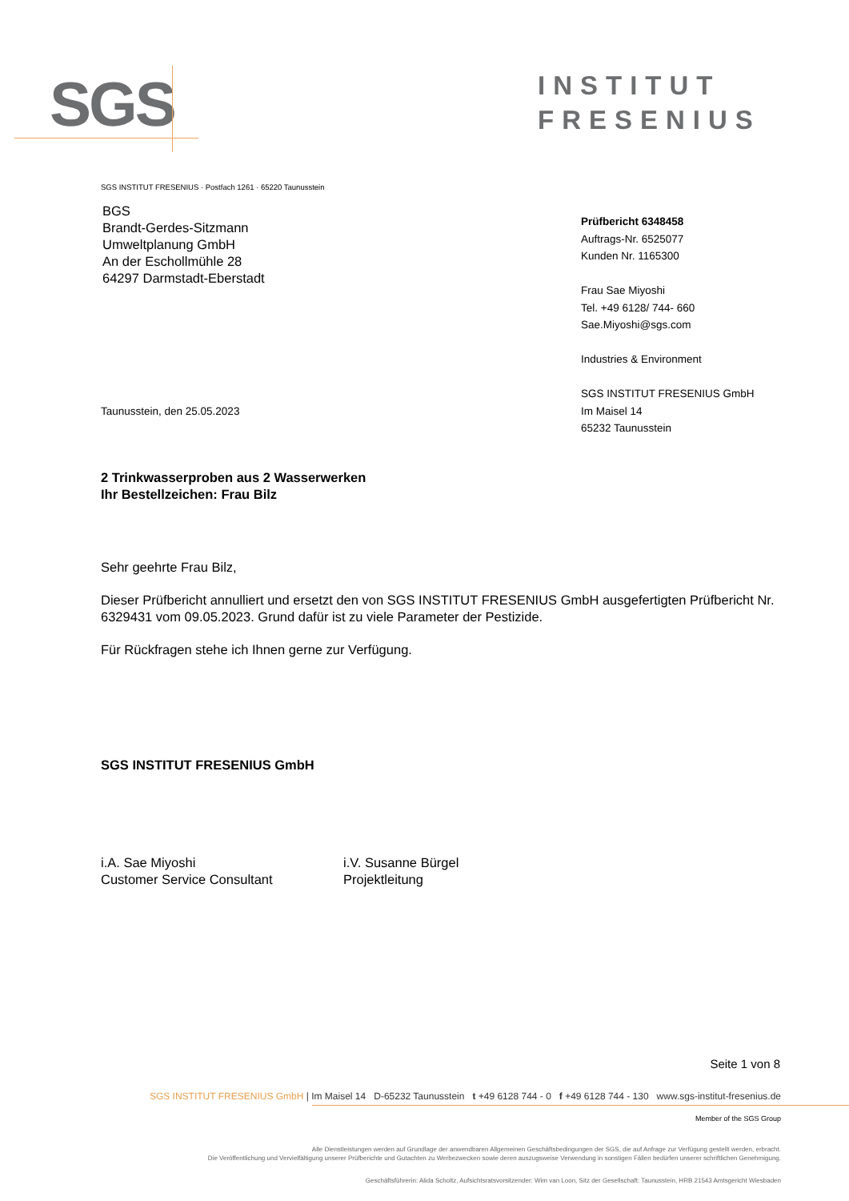SGS
INSTITUT
FRESENIUS
SGS INSTITUT FRESENIUS · Postfach 1261 · 65220 Taunusstein
BGS
Brandt-Gerdes-Sitzmann
Umweltplanung GmbH
An der Escholl­mühle 28
64297 Darmstadt-Eberstadt
Taunusstein, den 25.05.2023
Prüfbericht 6348458
Auftrags-Nr. 6525077
Kunden Nr. 1165300
Frau Sae Miyoshi
Tel. +49 6128/ 744- 660
Sae.Miyoshi@sgs.com
Industries & Environment
SGS INSTITUT FRESENIUS GmbH
Im Maisel 14
65232 Taunusstein
2 Trinkwasserproben aus 2 Wasserwerken
Ihr Bestellzeichen: Frau Bilz
Sehr geehrte Frau Bilz,
Dieser Prüfbericht annulliert und ersetzt den von SGS INSTITUT FRESENIUS GmbH ausgefertigten Prüfbericht Nr. 6329431 vom 09.05.2023. Grund dafür ist zu viele Parameter der Pestizide.
Für Rückfragen stehe ich Ihnen gerne zur Verfügung.
SGS INSTITUT FRESENIUS GmbH
i.A. Sae Miyoshi
Customer Service Consultant
i.V. Susanne Bürgel
Projektleitung
Seite 1 von 8
SGS INSTITUT FRESENIUS GmbH | Im Maisel 14 D-65232 Taunusstein t +49 6128 744 - 0 f +49 6128 744 - 130 www.sgs-institut-fresenius.de
Member of the SGS Group
Alle Dienstleistungen werden auf Grundlage der anwendbaren Allgemeinen Geschäftsbedingungen der SGS, die auf Anfrage zur Verfügung gestellt werden, erbracht.
Die Veröffentlichung und Vervielfältigung unserer Prüfberichte und Gutachten zu Werbezwecken sowie deren auszugsweise Verwendung in sonstigen Fällen bedürfen unserer schriftlichen Genehmigung.
Geschäftsführerin: Alida Scholtz, Aufsichtsratsvorsitzender: Wim van Loon, Sitz der Gesellschaft: Taunusstein, HRB 21543 Amtsgericht Wiesbaden